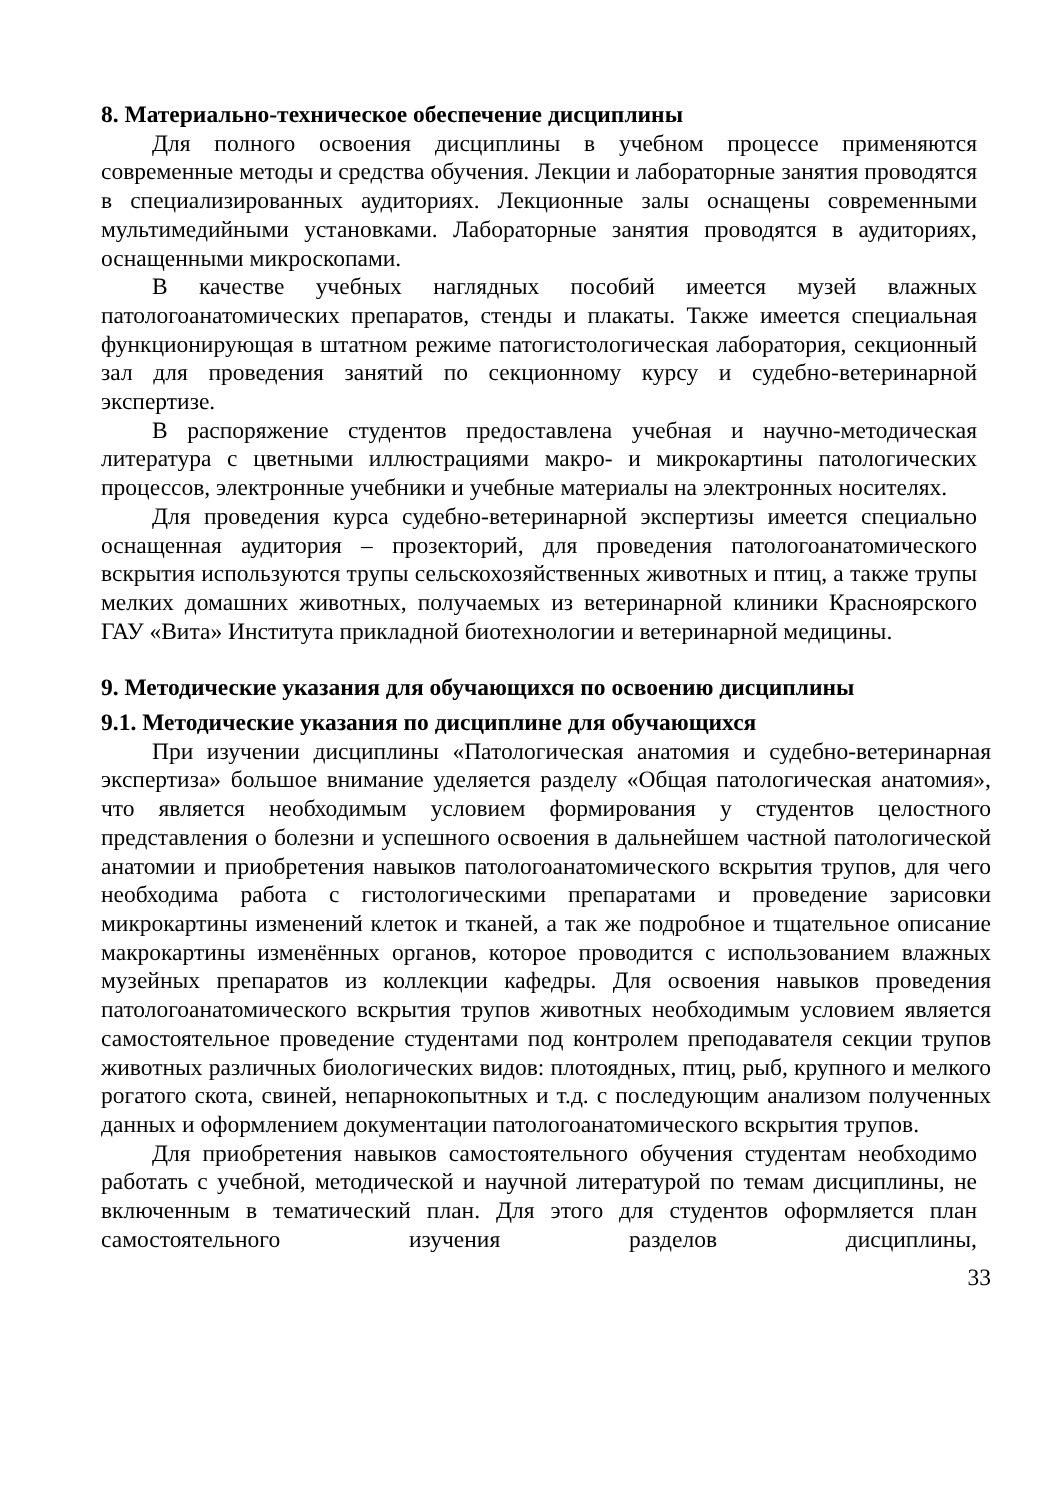8. Материально-техническое обеспечение дисциплины
Для полного освоения дисциплины в учебном процессе применяются современные методы и средства обучения. Лекции и лабораторные занятия проводятся в специализированных аудиториях. Лекционные залы оснащены современными мультимедийными установками. Лабораторные занятия проводятся в аудиториях, оснащенными микроскопами.
В качестве учебных наглядных пособий имеется музей влажных патологоанатомических препаратов, стенды и плакаты. Также имеется специальная функционирующая в штатном режиме патогистологическая лаборатория, секционный зал для проведения занятий по секционному курсу и судебно-ветеринарной экспертизе.
В распоряжение студентов предоставлена учебная и научно-методическая литература с цветными иллюстрациями макро- и микрокартины патологических процессов, электронные учебники и учебные материалы на электронных носителях.
Для проведения курса судебно-ветеринарной экспертизы имеется специально оснащенная аудитория – прозекторий, для проведения патологоанатомического вскрытия используются трупы сельскохозяйственных животных и птиц, а также трупы мелких домашних животных, получаемых из ветеринарной клиники Красноярского ГАУ «Вита» Института прикладной биотехнологии и ветеринарной медицины.
9. Методические указания для обучающихся по освоению дисциплины
9.1. Методические указания по дисциплине для обучающихся
При изучении дисциплины «Патологическая анатомия и судебно-ветеринарная экспертиза» большое внимание уделяется разделу «Общая патологическая анатомия», что является необходимым условием формирования у студентов целостного представления о болезни и успешного освоения в дальнейшем частной патологической анатомии и приобретения навыков патологоанатомического вскрытия трупов, для чего необходима работа с гистологическими препаратами и проведение зарисовки микрокартины изменений клеток и тканей, а так же подробное и тщательное описание макрокартины изменённых органов, которое проводится с использованием влажных музейных препаратов из коллекции кафедры. Для освоения навыков проведения патологоанатомического вскрытия трупов животных необходимым условием является самостоятельное проведение студентами под контролем преподавателя секции трупов животных различных биологических видов: плотоядных, птиц, рыб, крупного и мелкого рогатого скота, свиней, непарнокопытных и т.д. с последующим анализом полученных данных и оформлением документации патологоанатомического вскрытия трупов.
Для приобретения навыков самостоятельного обучения студентам необходимо работать с учебной, методической и научной литературой по темам дисциплины, не включенным в тематический план. Для этого для студентов оформляется план самостоятельного изучения разделов дисциплины,
33